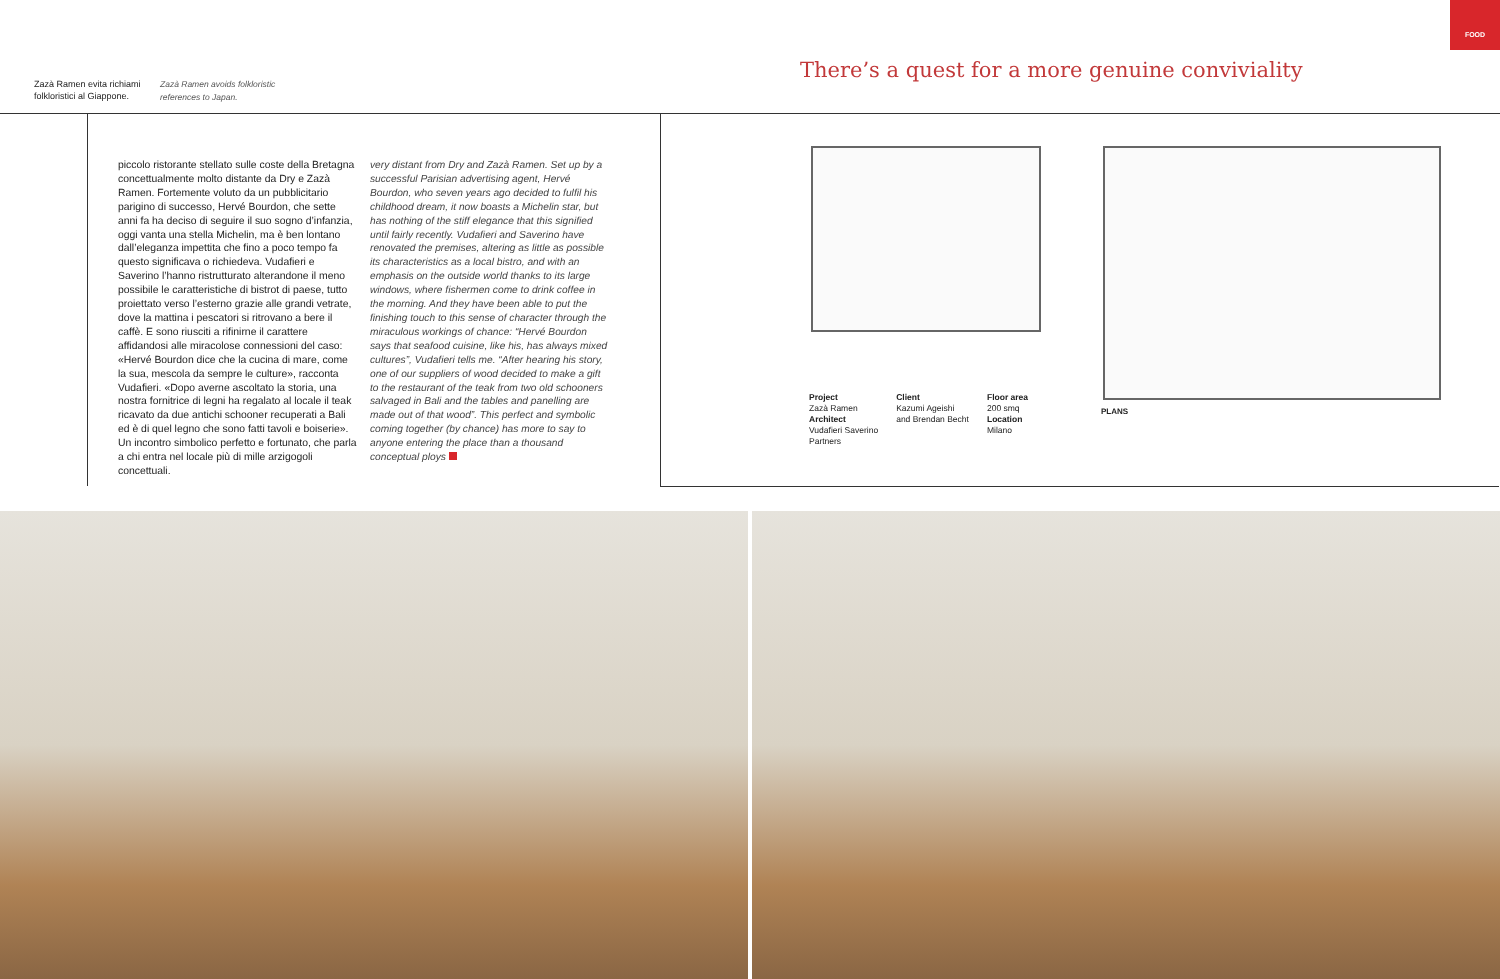FOOD
Zazà Ramen evita richiami folkloristici al Giappone.
Zazà Ramen avoids folkloristic references to Japan.
There’s a quest for a more genuine conviviality
piccolo ristorante stellato sulle coste della Bretagna concettualmente molto distante da Dry e Zazà Ramen. Fortemente voluto da un pubblicitario parigino di successo, Hervé Bourdon, che sette anni fa ha deciso di seguire il suo sogno d’infanzia, oggi vanta una stella Michelin, ma è ben lontano dall’eleganza impettita che fino a poco tempo fa questo significava o richiedeva. Vudafieri e Saverino l’hanno ristrutturato alterandone il meno possibile le caratteristiche di bistrot di paese, tutto proiettato verso l’esterno grazie alle grandi vetrate, dove la mattina i pescatori si ritrovano a bere il caffè. E sono riusciti a rifinirne il carattere affidandosi alle miracolose connessioni del caso: «Hervé Bourdon dice che la cucina di mare, come la sua, mescola da sempre le culture», racconta Vudafieri. «Dopo averne ascoltato la storia, una nostra fornitrice di legni ha regalato al locale il teak ricavato da due antichi schooner recuperati a Bali ed è di quel legno che sono fatti tavoli e boiserie». Un incontro simbolico perfetto e fortunato, che parla a chi entra nel locale più di mille arzigogoli concettuali.
very distant from Dry and Zazà Ramen. Set up by a successful Parisian advertising agent, Hervé Bourdon, who seven years ago decided to fulfil his childhood dream, it now boasts a Michelin star, but has nothing of the stiff elegance that this signified until fairly recently. Vudafieri and Saverino have renovated the premises, altering as little as possible its characteristics as a local bistro, and with an emphasis on the outside world thanks to its large windows, where fishermen come to drink coffee in the morning. And they have been able to put the finishing touch to this sense of character through the miraculous workings of chance: “Hervé Bourdon says that seafood cuisine, like his, has always mixed cultures”, Vudafieri tells me. “After hearing his story, one of our suppliers of wood decided to make a gift to the restaurant of the teak from two old schooners salvaged in Bali and the tables and panelling are made out of that wood”. This perfect and symbolic coming together (by chance) has more to say to anyone entering the place than a thousand conceptual ploys
Project
Zazà Ramen
Architect
Vudafieri Saverino
Partners
Client
Kazumi Ageishi
and Brendan Becht
Floor area
200 smq
Location
Milano
PLANS